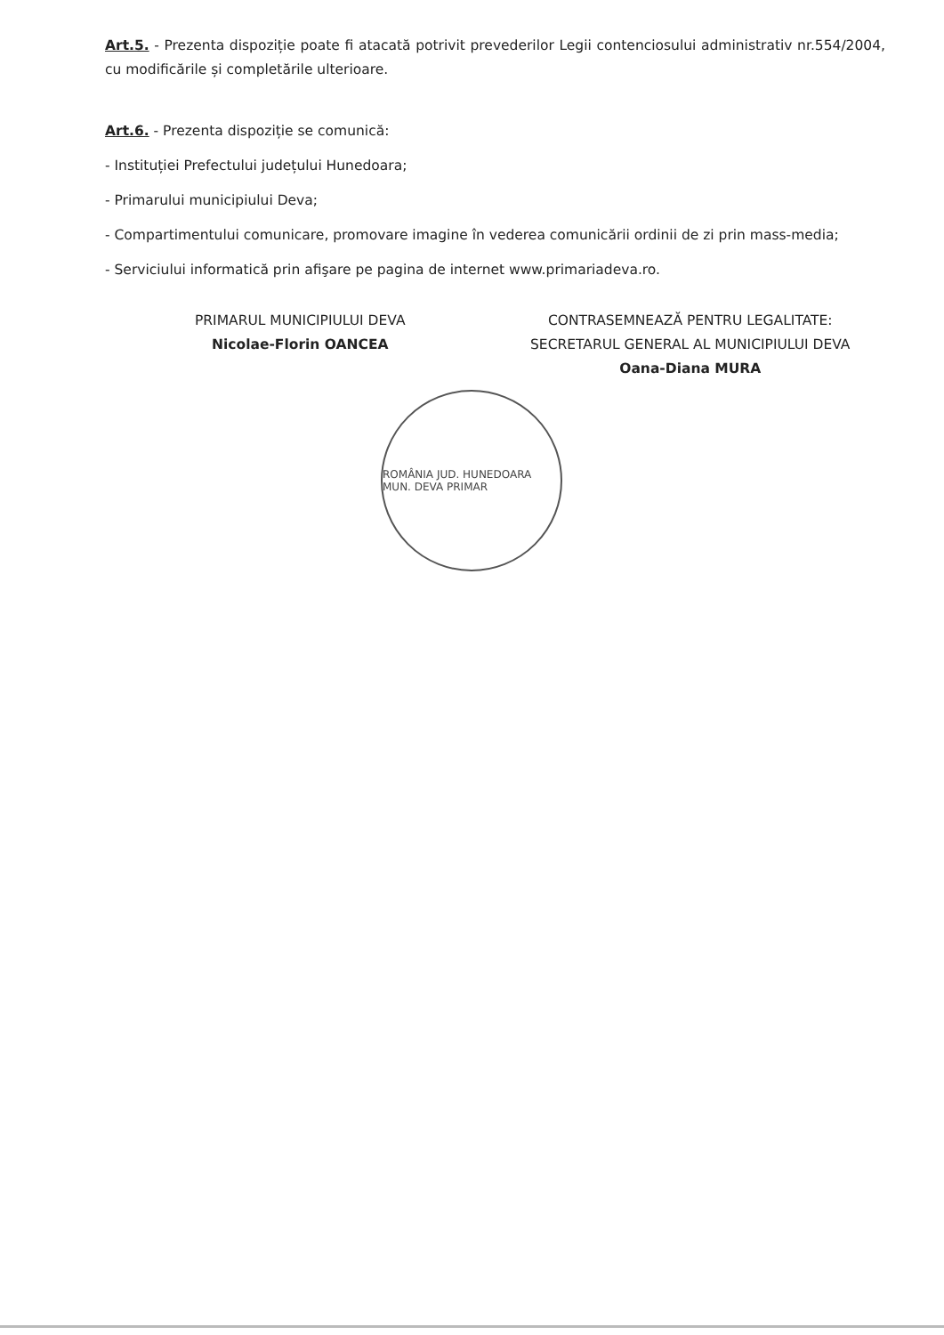Art.5. - Prezenta dispoziție poate fi atacată potrivit prevederilor Legii contenciosului administrativ nr.554/2004, cu modificările și completările ulterioare.
Art.6. - Prezenta dispoziție se comunică:
- Instituției Prefectului județului Hunedoara;
- Primarului municipiului Deva;
- Compartimentului comunicare, promovare imagine în vederea comunicării ordinii de zi prin mass-media;
- Serviciului informatică prin afişare pe pagina de internet www.primariadeva.ro.
PRIMARUL MUNICIPIULUI DEVA
Nicolae-Florin OANCEA
CONTRASEMNEAZĂ PENTRU LEGALITATE:
SECRETARUL GENERAL AL MUNICIPIULUI DEVA
Oana-Diana MURA
ROMÂNIA JUD. HUNEDOARA MUN. DEVA PRIMAR